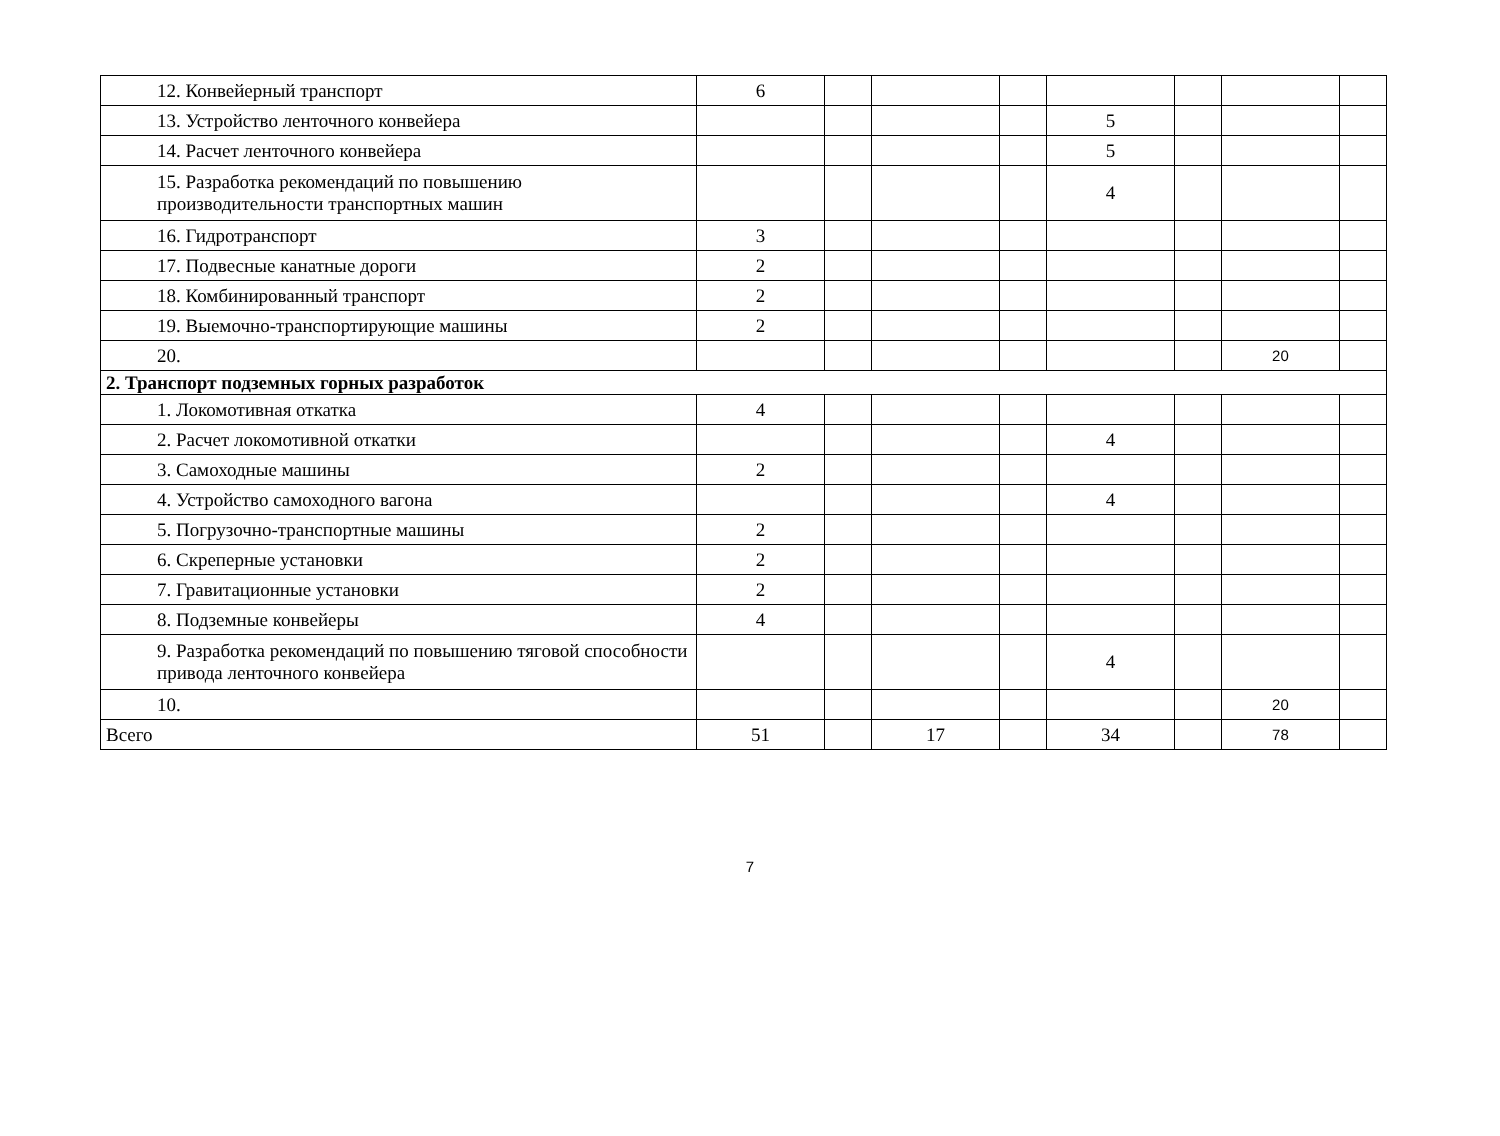| 12. Конвейерный транспорт | 6 | | | | | | | |
| 13. Устройство ленточного конвейера | | | | | 5 | | | |
| 14. Расчет ленточного конвейера | | | | | 5 | | | |
| 15. Разработка рекомендаций по повышению производительности транспортных машин | | | | | 4 | | | |
| 16. Гидротранспорт | 3 | | | | | | | |
| 17. Подвесные канатные дороги | 2 | | | | | | | |
| 18. Комбинированный транспорт | 2 | | | | | | | |
| 19. Выемочно-транспортирующие машины | 2 | | | | | | | |
| 20. | | | | | | | 20 | |
| 2. Транспорт подземных горных разработок | | | | | | | | |
| 1. Локомотивная откатка | 4 | | | | | | | |
| 2. Расчет локомотивной откатки | | | | | 4 | | | |
| 3. Самоходные машины | 2 | | | | | | | |
| 4. Устройство самоходного вагона | | | | | 4 | | | |
| 5. Погрузочно-транспортные машины | 2 | | | | | | | |
| 6. Скреперные установки | 2 | | | | | | | |
| 7. Гравитационные установки | 2 | | | | | | | |
| 8. Подземные конвейеры | 4 | | | | | | | |
| 9. Разработка рекомендаций по повышению тяговой способности привода ленточного конвейера | | | | | 4 | | | |
| 10. | | | | | | | 20 | |
| Всего | 51 | | 17 | | 34 | | 78 | |
7